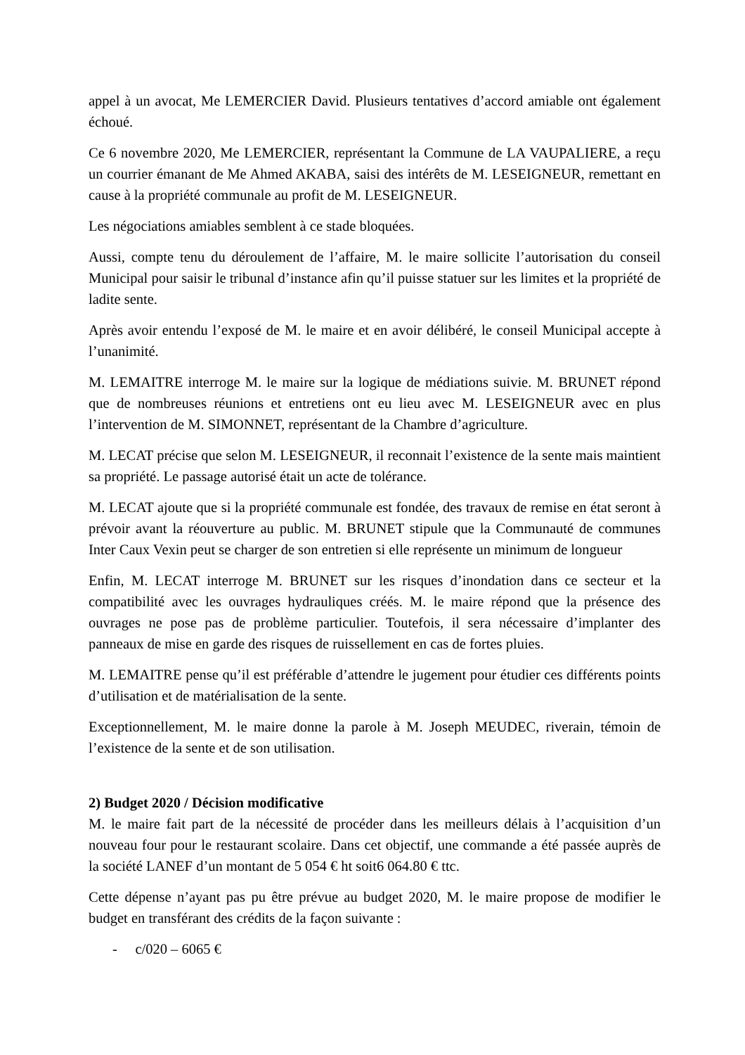appel à un avocat, Me LEMERCIER David. Plusieurs tentatives d’accord amiable ont également échoué.
Ce 6 novembre 2020, Me LEMERCIER, représentant la Commune de LA VAUPALIERE, a reçu un courrier émanant de Me Ahmed AKABA, saisi des intérêts de M. LESEIGNEUR, remettant en cause à la propriété communale au profit de M. LESEIGNEUR.
Les négociations amiables semblent à ce stade bloquées.
Aussi, compte tenu du déroulement de l’affaire, M. le maire sollicite l’autorisation du conseil Municipal pour saisir le tribunal d’instance afin qu’il puisse statuer sur les limites et la propriété de ladite sente.
Après avoir entendu l’exposé de M. le maire et en avoir délibéré, le conseil Municipal accepte à l’unanimité.
M. LEMAITRE interroge M. le maire sur la logique de médiations suivie. M. BRUNET répond que de nombreuses réunions et entretiens ont eu lieu avec M. LESEIGNEUR avec en plus l’intervention de M. SIMONNET, représentant de la Chambre d’agriculture.
M. LECAT précise que selon M. LESEIGNEUR, il reconnait l’existence de la sente mais maintient sa propriété. Le passage autorisé était un acte de tolérance.
M. LECAT ajoute que si la propriété communale est fondée, des travaux de remise en état seront à prévoir avant la réouverture au public. M. BRUNET stipule que la Communauté de communes Inter Caux Vexin peut se charger de son entretien si elle représente un minimum de longueur
Enfin, M. LECAT interroge M. BRUNET sur les risques d’inondation dans ce secteur et la compatibilité avec les ouvrages hydrauliques créés. M. le maire répond que la présence des ouvrages ne pose pas de problème particulier. Toutefois, il sera nécessaire d’implanter des panneaux de mise en garde des risques de ruissellement en cas de fortes pluies.
M. LEMAITRE pense qu’il est préférable d’attendre le jugement pour étudier ces différents points d’utilisation et de matérialisation de la sente.
Exceptionnellement, M. le maire donne la parole à M. Joseph MEUDEC, riverain, témoin de l’existence de la sente et de son utilisation.
2) Budget 2020 / Décision modificative
M. le maire fait part de la nécessité de procéder dans les meilleurs délais à l’acquisition d’un nouveau four pour le restaurant scolaire. Dans cet objectif, une commande a été passée auprès de la société LANEF d’un montant de 5 054 € ht soit6 064.80 € ttc.
Cette dépense n’ayant pas pu être prévue au budget 2020, M. le maire propose de modifier le budget en transférant des crédits de la façon suivante :
- c/020 – 6065 €